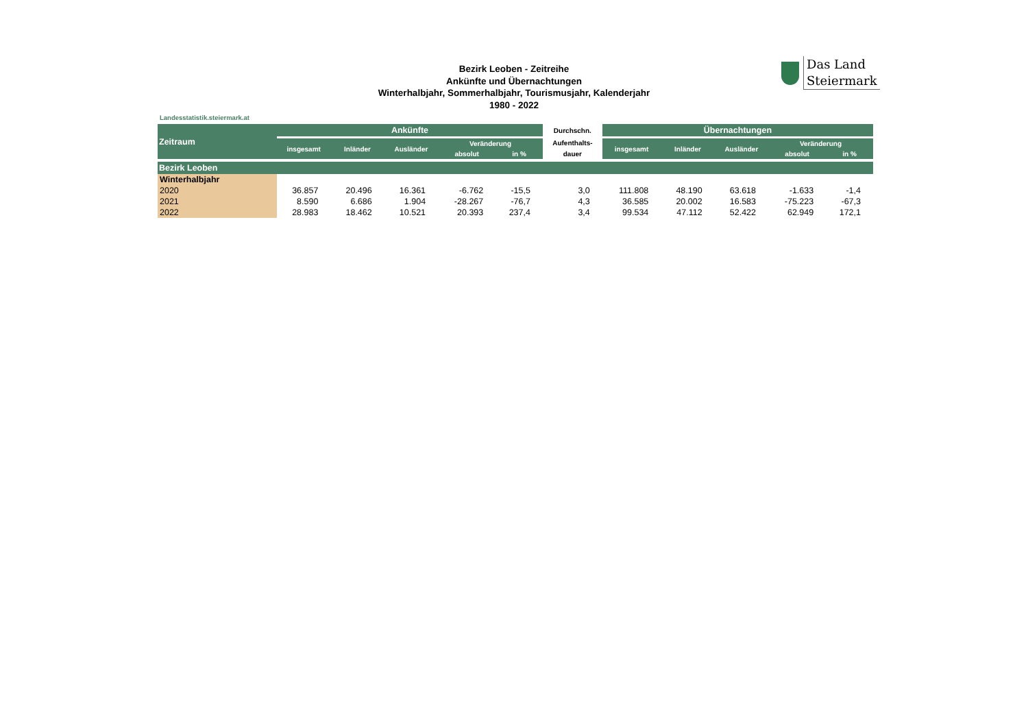Bezirk Leoben - Zeitreihe
Ankünfte und Übernachtungen
Winterhalbjahr, Sommerhalbjahr, Tourismusjahr, Kalenderjahr
1980 - 2022
Das Land
Steiermark
Landesstatistik.steiermark.at
| Zeitraum | Ankünfte | | | | | Durchschn. | Übernachtungen | | | | |
| --- | --- | --- | --- | --- | --- | --- | --- | --- | --- | --- | --- |
| | insgesamt | Inländer | Ausländer | Veränderung | | Aufenthalts- | insgesamt | Inländer | Ausländer | Veränderung | |
| | | | | absolut | in % | dauer | | | | absolut | in % |
| Bezirk Leoben | | | | | | | | | | | |
| Winterhalbjahr | | | | | | | | | | | |
| 2020 | 36.857 | 20.496 | 16.361 | -6.762 | -15,5 | 3,0 | 111.808 | 48.190 | 63.618 | -1.633 | -1,4 |
| 2021 | 8.590 | 6.686 | 1.904 | -28.267 | -76,7 | 4,3 | 36.585 | 20.002 | 16.583 | -75.223 | -67,3 |
| 2022 | 28.983 | 18.462 | 10.521 | 20.393 | 237,4 | 3,4 | 99.534 | 47.112 | 52.422 | 62.949 | 172,1 |